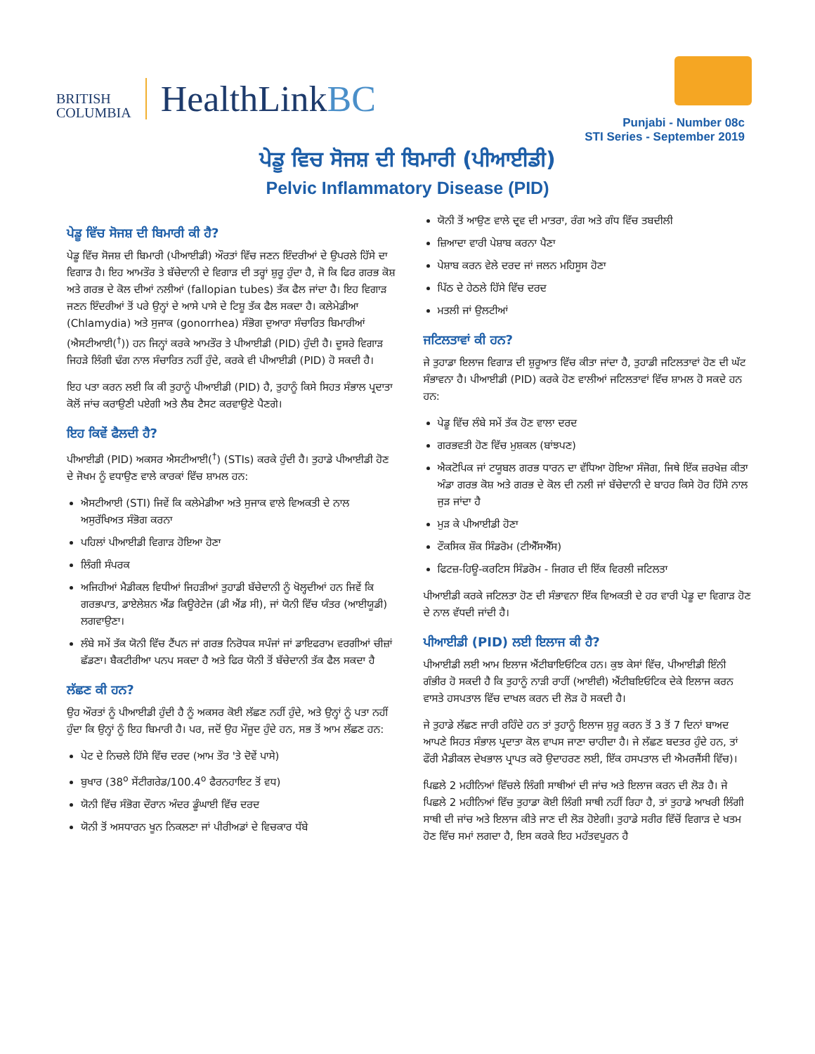BRITISH
COLUMBIA
HealthLinkBC
Punjabi - Number 08c
STI Series - September 2019
ਪੇਡੂ ਵਿਚ ਸੋਜਸ਼ ਦੀ ਬਿਮਾਰੀ (ਪੀਆਈਡੀ)
Pelvic Inflammatory Disease (PID)
ਪੇਡੂ ਵਿੱਚ ਸੋਜਸ਼ ਦੀ ਬਿਮਾਰੀ ਕੀ ਹੈ?
ਪੇਡੂ ਵਿੱਚ ਸੋਜਸ਼ ਦੀ ਬਿਮਾਰੀ (ਪੀਆਈਡੀ) ਔਰਤਾਂ ਵਿੱਚ ਜਣਨ ਇੰਦਰੀਆਂ ਦੇ ਉਪਰਲੇ ਹਿੱਸੇ ਦਾ ਵਿਗਾੜ ਹੈ। ਇਹ ਆਮਤੌਰ ਤੇ ਬੱਚੇਦਾਨੀ ਦੇ ਵਿਗਾੜ ਦੀ ਤਰ੍ਹਾਂ ਸ਼ੁਰੂ ਹੁੰਦਾ ਹੈ, ਜੋ ਕਿ ਫਿਰ ਗਰਭ ਕੋਸ਼ ਅਤੇ ਗਰਭ ਦੇ ਕੋਲ ਦੀਆਂ ਨਲੀਆਂ (fallopian tubes) ਤੱਕ ਫੈਲ ਜਾਂਦਾ ਹੈ। ਇਹ ਵਿਗਾੜ ਜਣਨ ਇੰਦਰੀਆਂ ਤੋਂ ਪਰੇ ਉਨ੍ਹਾਂ ਦੇ ਆਸੇ ਪਾਸੇ ਦੇ ਟਿਸ਼ੂ ਤੱਕ ਫੈਲ ਸਕਦਾ ਹੈ। ਕਲੇਮੇਡੀਆ (Chlamydia) ਅਤੇ ਸੁਜਾਕ (gonorrhea) ਸੰਭੋਗ ਦੁਆਰਾ ਸੰਚਾਰਿਤ ਬਿਮਾਰੀਆਂ (ਐਸਟੀਆਈ(<sup>†</sup>)) ਹਨ ਜਿਨ੍ਹਾਂ ਕਰਕੇ ਆਮਤੌਰ ਤੇ ਪੀਆਈਡੀ (PID) ਹੁੰਦੀ ਹੈ। ਦੂਸਰੇ ਵਿਗਾੜ ਜਿਹੜੇ ਲਿੰਗੀ ਢੰਗ ਨਾਲ ਸੰਚਾਰਿਤ ਨਹੀਂ ਹੁੰਦੇ, ਕਰਕੇ ਵੀ ਪੀਆਈਡੀ (PID) ਹੋ ਸਕਦੀ ਹੈ।
ਇਹ ਪਤਾ ਕਰਨ ਲਈ ਕਿ ਕੀ ਤੁਹਾਨੂੰ ਪੀਆਈਡੀ (PID) ਹੈ, ਤੁਹਾਨੂੰ ਕਿਸੇ ਸਿਹਤ ਸੰਭਾਲ ਪ੍ਰਦਾਤਾ ਕੋਲੋਂ ਜਾਂਚ ਕਰਾਉਣੀ ਪਏਗੀ ਅਤੇ ਲੈਬ ਟੈਸਟ ਕਰਵਾਉਣੇ ਪੈਣਗੇ।
ਇਹ ਕਿਵੇਂ ਫੈਲਦੀ ਹੈ?
ਪੀਆਈਡੀ (PID) ਅਕਸਰ ਐਸਟੀਆਈ(<sup>†</sup>) (STIs) ਕਰਕੇ ਹੁੰਦੀ ਹੈ। ਤੁਹਾਡੇ ਪੀਆਈਡੀ ਹੋਣ ਦੇ ਜੋਖਮ ਨੂੰ ਵਧਾਉਣ ਵਾਲੇ ਕਾਰਕਾਂ ਵਿੱਚ ਸ਼ਾਮਲ ਹਨ:
ਐਸਟੀਆਈ (STI) ਜਿਵੇਂ ਕਿ ਕਲੇਮੇਡੀਆ ਅਤੇ ਸੁਜਾਕ ਵਾਲੇ ਵਿਅਕਤੀ ਦੇ ਨਾਲ ਅਸੁਰੱਖਿਅਤ ਸੰਭੋਗ ਕਰਨਾ
ਪਹਿਲਾਂ ਪੀਆਈਡੀ ਵਿਗਾੜ ਹੋਇਆ ਹੋਣਾ
ਲਿੰਗੀ ਸੰਪਰਕ
ਅਜਿਹੀਆਂ ਮੈਡੀਕਲ ਵਿਧੀਆਂ ਜਿਹੜੀਆਂ ਤੁਹਾਡੀ ਬੱਚੇਦਾਨੀ ਨੂੰ ਖੋਲ੍ਹਦੀਆਂ ਹਨ ਜਿਵੇਂ ਕਿ ਗਰਭਪਾਤ, ਡਾਏਲੇਸ਼ਨ ਐਂਡ ਕਿਊਰੇਟੇਜ (ਡੀ ਐਂਡ ਸੀ), ਜਾਂ ਯੋਨੀ ਵਿੱਚ ਯੰਤਰ (ਆਈਯੂਡੀ) ਲਗਵਾਉਣਾ।
ਲੰਬੇ ਸਮੇਂ ਤੱਕ ਯੋਨੀ ਵਿੱਚ ਟੈਂਪਨ ਜਾਂ ਗਰਭ ਨਿਰੋਧਕ ਸਪੰਜਾਂ ਜਾਂ ਡਾਇਫਰਾਮ ਵਰਗੀਆਂ ਚੀਜ਼ਾਂ ਛੱਡਣਾ। ਬੈਕਟੀਰੀਆ ਪਨਪ ਸਕਦਾ ਹੈ ਅਤੇ ਫਿਰ ਯੋਨੀ ਤੋਂ ਬੱਚੇਦਾਨੀ ਤੱਕ ਫੈਲ ਸਕਦਾ ਹੈ
ਲੱਛਣ ਕੀ ਹਨ?
ਉਹ ਔਰਤਾਂ ਨੂੰ ਪੀਆਈਡੀ ਹੁੰਦੀ ਹੈ ਨੂੰ ਅਕਸਰ ਕੋਈ ਲੱਛਣ ਨਹੀਂ ਹੁੰਦੇ, ਅਤੇ ਉਨ੍ਹਾਂ ਨੂੰ ਪਤਾ ਨਹੀਂ ਹੁੰਦਾ ਕਿ ਉਨ੍ਹਾਂ ਨੂੰ ਇਹ ਬਿਮਾਰੀ ਹੈ। ਪਰ, ਜਦੋਂ ਉਹ ਮੌਜੂਦ ਹੁੰਦੇ ਹਨ, ਸਭ ਤੋਂ ਆਮ ਲੱਛਣ ਹਨ:
ਪੇਟ ਦੇ ਨਿਚਲੇ ਹਿੱਸੇ ਵਿੱਚ ਦਰਦ (ਆਮ ਤੌਰ 'ਤੇ ਦੋਵੇਂ ਪਾਸੇ)
ਬੁਖਾਰ (38<sup>o</sup> ਸੇਂਟੀਗਰੇਡ/100.4<sup>o</sup> ਫੈਰਨਹਾਇਟ ਤੋਂ ਵਧ)
ਯੋਨੀ ਵਿੱਚ ਸੰਭੋਗ ਦੌਰਾਨ ਅੰਦਰ ਡੂੰਘਾਈ ਵਿੱਚ ਦਰਦ
ਯੋਨੀ ਤੋਂ ਅਸਧਾਰਨ ਖੂਨ ਨਿਕਲਣਾ ਜਾਂ ਪੀਰੀਅਡਾਂ ਦੇ ਵਿਚਕਾਰ ਧੱਬੇ
ਯੋਨੀ ਤੋਂ ਆਉਣ ਵਾਲੇ ਦ੍ਰਵ ਦੀ ਮਾਤਰਾ, ਰੰਗ ਅਤੇ ਗੰਧ ਵਿੱਚ ਤਬਦੀਲੀ
ਜ਼ਿਆਦਾ ਵਾਰੀ ਪੇਸ਼ਾਬ ਕਰਨਾ ਪੈਣਾ
ਪੇਸ਼ਾਬ ਕਰਨ ਵੇਲੇ ਦਰਦ ਜਾਂ ਜਲਨ ਮਹਿਸੂਸ ਹੋਣਾ
ਪਿੱਠ ਦੇ ਹੇਠਲੇ ਹਿੱਸੇ ਵਿੱਚ ਦਰਦ
ਮਤਲੀ ਜਾਂ ਉਲਟੀਆਂ
ਜਟਿਲਤਾਵਾਂ ਕੀ ਹਨ?
ਜੇ ਤੁਹਾਡਾ ਇਲਾਜ ਵਿਗਾੜ ਦੀ ਸ਼ੁਰੂਆਤ ਵਿੱਚ ਕੀਤਾ ਜਾਂਦਾ ਹੈ, ਤੁਹਾਡੀ ਜਟਿਲਤਾਵਾਂ ਹੋਣ ਦੀ ਘੱਟ ਸੰਭਾਵਨਾ ਹੈ। ਪੀਆਈਡੀ (PID) ਕਰਕੇ ਹੋਣ ਵਾਲੀਆਂ ਜਟਿਲਤਾਵਾਂ ਵਿੱਚ ਸ਼ਾਮਲ ਹੋ ਸਕਦੇ ਹਨ ਹਨ:
ਪੇਡੂ ਵਿੱਚ ਲੰਬੇ ਸਮੇਂ ਤੱਕ ਹੋਣ ਵਾਲਾ ਦਰਦ
ਗਰਭਵਤੀ ਹੋਣ ਵਿੱਚ ਮੁਸ਼ਕਲ (ਬਾਂਝਪਣ)
ਐਕਟੋਪਿਕ ਜਾਂ ਟਯੂਬਲ ਗਰਭ ਧਾਰਨ ਦਾ ਵੱਧਿਆ ਹੋਇਆ ਸੰਜੋਗ, ਜਿਥੇ ਇੱਕ ਜ਼ਰਖੇਜ਼ ਕੀਤਾ ਅੰਡਾ ਗਰਭ ਕੋਸ਼ ਅਤੇ ਗਰਭ ਦੇ ਕੋਲ ਦੀ ਨਲੀ ਜਾਂ ਬੱਚੇਦਾਨੀ ਦੇ ਬਾਹਰ ਕਿਸੇ ਹੋਰ ਹਿੱਸੇ ਨਾਲ ਜੁੜ ਜਾਂਦਾ ਹੈ
ਮੁੜ ਕੇ ਪੀਆਈਡੀ ਹੋਣਾ
ਟੌਕਸਿਕ ਸ਼ੌਕ ਸਿੰਡਰੋਮ (ਟੀਐੱਸਐੱਸ)
ਫਿਟਜ਼-ਹਿਊ-ਕਰਟਿਸ ਸਿੰਡਰੋਮ - ਜਿਗਰ ਦੀ ਇੱਕ ਵਿਰਲੀ ਜਟਿਲਤਾ
ਪੀਆਈਡੀ ਕਰਕੇ ਜਟਿਲਤਾ ਹੋਣ ਦੀ ਸੰਭਾਵਨਾ ਇੱਕ ਵਿਅਕਤੀ ਦੇ ਹਰ ਵਾਰੀ ਪੇਡੂ ਦਾ ਵਿਗਾੜ ਹੋਣ ਦੇ ਨਾਲ ਵੱਧਦੀ ਜਾਂਦੀ ਹੈ।
ਪੀਆਈਡੀ (PID) ਲਈ ਇਲਾਜ ਕੀ ਹੈ?
ਪੀਆਈਡੀ ਲਈ ਆਮ ਇਲਾਜ ਐਂਟੀਬਾਇਓਟਿਕ ਹਨ। ਕੁਝ ਕੇਸਾਂ ਵਿੱਚ, ਪੀਆਈਡੀ ਇੰਨੀ ਗੰਭੀਰ ਹੋ ਸਕਦੀ ਹੈ ਕਿ ਤੁਹਾਨੂੰ ਨਾੜੀ ਰਾਹੀਂ (ਆਈਵੀ) ਐਂਟੀਬਇਓਟਿਕ ਦੇਕੇ ਇਲਾਜ ਕਰਨ ਵਾਸਤੇ ਹਸਪਤਾਲ ਵਿੱਚ ਦਾਖਲ ਕਰਨ ਦੀ ਲੋੜ ਹੋ ਸਕਦੀ ਹੈ।
ਜੇ ਤੁਹਾਡੇ ਲੱਛਣ ਜਾਰੀ ਰਹਿੰਦੇ ਹਨ ਤਾਂ ਤੁਹਾਨੂੰ ਇਲਾਜ ਸ਼ੁਰੂ ਕਰਨ ਤੋਂ 3 ਤੋਂ 7 ਦਿਨਾਂ ਬਾਅਦ ਆਪਣੇ ਸਿਹਤ ਸੰਭਾਲ ਪ੍ਰਦਾਤਾ ਕੋਲ ਵਾਪਸ ਜਾਣਾ ਚਾਹੀਦਾ ਹੈ। ਜੇ ਲੱਛਣ ਬਦਤਰ ਹੁੰਦੇ ਹਨ, ਤਾਂ ਫੌਰੀ ਮੈਡੀਕਲ ਦੇਖਭਾਲ ਪ੍ਰਾਪਤ ਕਰੋ ਉਦਾਹਰਣ ਲਈ, ਇੱਕ ਹਸਪਤਾਲ ਦੀ ਐਮਰਜੈਂਸੀ ਵਿੱਚ)।
ਪਿਛਲੇ 2 ਮਹੀਨਿਆਂ ਵਿੱਚਲੇ ਲਿੰਗੀ ਸਾਥੀਆਂ ਦੀ ਜਾਂਚ ਅਤੇ ਇਲਾਜ ਕਰਨ ਦੀ ਲੋੜ ਹੈ। ਜੇ ਪਿਛਲੇ 2 ਮਹੀਨਿਆਂ ਵਿੱਚ ਤੁਹਾਡਾ ਕੋਈ ਲਿੰਗੀ ਸਾਥੀ ਨਹੀਂ ਰਿਹਾ ਹੈ, ਤਾਂ ਤੁਹਾਡੇ ਆਖਰੀ ਲਿੰਗੀ ਸਾਥੀ ਦੀ ਜਾਂਚ ਅਤੇ ਇਲਾਜ ਕੀਤੇ ਜਾਣ ਦੀ ਲੋੜ ਹੋਏਗੀ। ਤੁਹਾਡੇ ਸਰੀਰ ਵਿੱਚੋਂ ਵਿਗਾੜ ਦੇ ਖਤਮ ਹੋਣ ਵਿੱਚ ਸਮਾਂ ਲਗਦਾ ਹੈ, ਇਸ ਕਰਕੇ ਇਹ ਮਹੱਤਵਪੂਰਨ ਹੈ